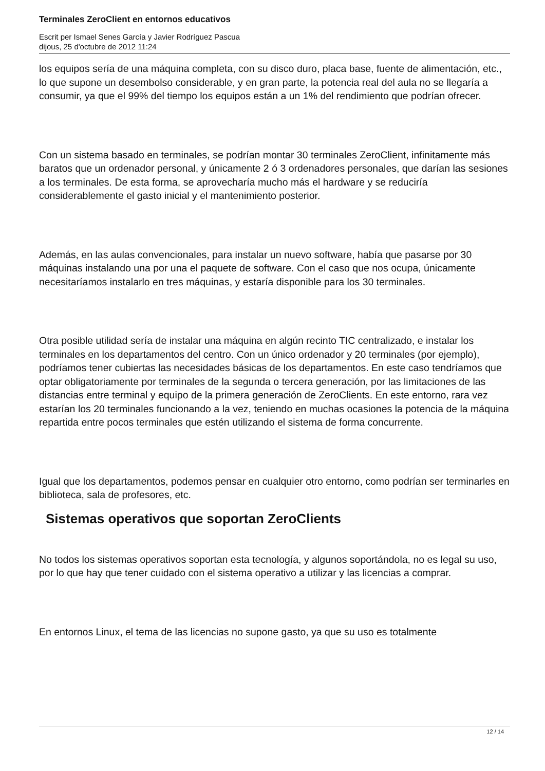Terminales ZeroClient en entornos educativos
Escrit per Ismael Senes García y Javier Rodríguez Pascua
dijous, 25 d'octubre de 2012 11:24
los equipos sería de una máquina completa, con su disco duro, placa base, fuente de alimentación, etc., lo que supone un desembolso considerable, y en gran parte, la potencia real del aula no se llegaría a consumir, ya que el 99% del tiempo los equipos están a un 1% del rendimiento que podrían ofrecer.
Con un sistema basado en terminales, se podrían montar 30 terminales ZeroClient, infinitamente más baratos que un ordenador personal, y únicamente 2 ó 3 ordenadores personales, que darían las sesiones a los terminales. De esta forma, se aprovecharía mucho más el hardware y se reduciría considerablemente el gasto inicial y el mantenimiento posterior.
Además, en las aulas convencionales, para instalar un nuevo software, había que pasarse por 30 máquinas instalando una por una el paquete de software. Con el caso que nos ocupa, únicamente necesitaríamos instalarlo en tres máquinas, y estaría disponible para los 30 terminales.
Otra posible utilidad sería de instalar una máquina en algún recinto TIC centralizado, e instalar los terminales en los departamentos del centro. Con un único ordenador y 20 terminales (por ejemplo), podríamos tener cubiertas las necesidades básicas de los departamentos. En este caso tendríamos que optar obligatoriamente por terminales de la segunda o tercera generación, por las limitaciones de las distancias entre terminal y equipo de la primera generación de ZeroClients. En este entorno, rara vez estarían los 20 terminales funcionando a la vez, teniendo en muchas ocasiones la potencia de la máquina repartida entre pocos terminales que estén utilizando el sistema de forma concurrente.
Igual que los departamentos, podemos pensar en cualquier otro entorno, como podrían ser terminarles en biblioteca, sala de profesores, etc.
Sistemas operativos que soportan ZeroClients
No todos los sistemas operativos soportan esta tecnología, y algunos soportándola, no es legal su uso, por lo que hay que tener cuidado con el sistema operativo a utilizar y las licencias a comprar.
En entornos Linux, el tema de las licencias no supone gasto, ya que su uso es totalmente
12 / 14